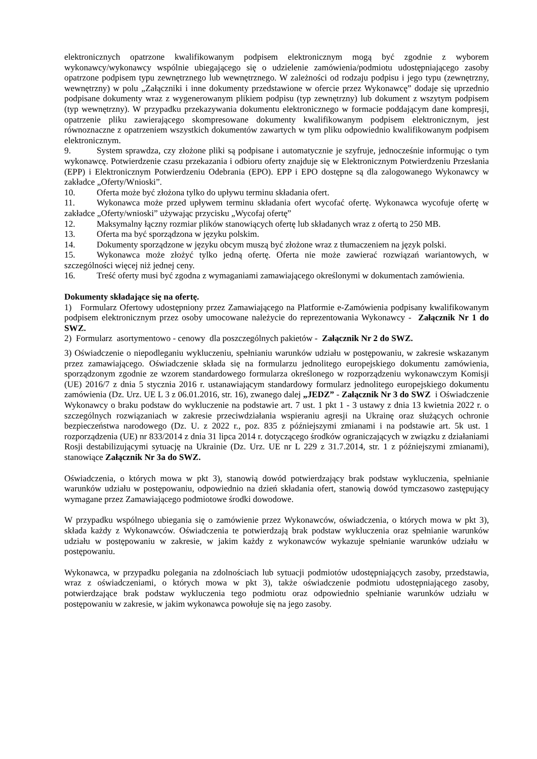elektronicznych opatrzone kwalifikowanym podpisem elektronicznym mogą być zgodnie z wyborem wykonawcy/wykonawcy wspólnie ubiegającego się o udzielenie zamówienia/podmiotu udostępniającego zasoby opatrzone podpisem typu zewnętrznego lub wewnętrznego. W zależności od rodzaju podpisu i jego typu (zewnętrzny, wewnętrzny) w polu „Załączniki i inne dokumenty przedstawione w ofercie przez Wykonawcę” dodaje się uprzednio podpisane dokumenty wraz z wygenerowanym plikiem podpisu (typ zewnętrzny) lub dokument z wszytym podpisem (typ wewnętrzny). W przypadku przekazywania dokumentu elektronicznego w formacie poddającym dane kompresji, opatrzenie pliku zawierającego skompresowane dokumenty kwalifikowanym podpisem elektronicznym, jest równoznaczne z opatrzeniem wszystkich dokumentów zawartych w tym pliku odpowiednio kwalifikowanym podpisem elektronicznym.
9. System sprawdza, czy złożone pliki są podpisane i automatycznie je szyfruje, jednocześnie informując o tym wykonawcę. Potwierdzenie czasu przekazania i odbioru oferty znajduje się w Elektronicznym Potwierdzeniu Przesłania (EPP) i Elektronicznym Potwierdzeniu Odebrania (EPO). EPP i EPO dostępne są dla zalogowanego Wykonawcy w zakładce „Oferty/Wnioski”.
10. Oferta może być złożona tylko do upływu terminu składania ofert.
11. Wykonawca może przed upływem terminu składania ofert wycofać ofertę. Wykonawca wycofuje ofertę w zakładce „Oferty/wnioski” używając przycisku „Wycofaj ofertę”
12. Maksymalny łączny rozmiar plików stanowiących ofertę lub składanych wraz z ofertą to 250 MB.
13. Oferta ma być sporządzona w języku polskim.
14. Dokumenty sporządzone w języku obcym muszą być złożone wraz z tłumaczeniem na język polski.
15. Wykonawca może złożyć tylko jedną ofertę. Oferta nie może zawierać rozwiązań wariantowych, w szczególności więcej niż jednej ceny.
16. Treść oferty musi być zgodna z wymaganiami zamawiającego określonymi w dokumentach zamówienia.
Dokumenty składające się na ofertę.
1) Formularz Ofertowy udostępniony przez Zamawiającego na Platformie e-Zamówienia podpisany kwalifikowanym podpisem elektronicznym przez osoby umocowane należycie do reprezentowania Wykonawcy - Załącznik Nr 1 do SWZ.
2) Formularz asortymentowo - cenowy dla poszczególnych pakietów - Załącznik Nr 2 do SWZ.
3) Oświadczenie o niepodleganiu wykluczeniu, spełnianiu warunków udziału w postępowaniu, w zakresie wskazanym przez zamawiającego. Oświadczenie składa się na formularzu jednolitego europejskiego dokumentu zamówienia, sporządzonym zgodnie ze wzorem standardowego formularza określonego w rozporządzeniu wykonawczym Komisji (UE) 2016/7 z dnia 5 stycznia 2016 r. ustanawiającym standardowy formularz jednolitego europejskiego dokumentu zamówienia (Dz. Urz. UE L 3 z 06.01.2016, str. 16), zwanego dalej „JEDZ” - Załącznik Nr 3 do SWZ i Oświadczenie Wykonawcy o braku podstaw do wykluczenie na podstawie art. 7 ust. 1 pkt 1 - 3 ustawy z dnia 13 kwietnia 2022 r. o szczególnych rozwiązaniach w zakresie przeciwdziałania wspieraniu agresji na Ukrainę oraz służących ochronie bezpieczeństwa narodowego (Dz. U. z 2022 r., poz. 835 z późniejszymi zmianami i na podstawie art. 5k ust. 1 rozporządzenia (UE) nr 833/2014 z dnia 31 lipca 2014 r. dotyczącego środków ograniczających w związku z działaniami Rosji destabilizującymi sytuację na Ukrainie (Dz. Urz. UE nr L 229 z 31.7.2014, str. 1 z późniejszymi zmianami), stanowiące Załącznik Nr 3a do SWZ.
Oświadczenia, o których mowa w pkt 3), stanowią dowód potwierdzający brak podstaw wykluczenia, spełnianie warunków udziału w postępowaniu, odpowiednio na dzień składania ofert, stanowią dowód tymczasowo zastępujący wymagane przez Zamawiającego podmiotowe środki dowodowe.
W przypadku wspólnego ubiegania się o zamówienie przez Wykonawców, oświadczenia, o których mowa w pkt 3), składa każdy z Wykonawców. Oświadczenia te potwierdzają brak podstaw wykluczenia oraz spełnianie warunków udziału w postępowaniu w zakresie, w jakim każdy z wykonawców wykazuje spełnianie warunków udziału w postępowaniu.
Wykonawca, w przypadku polegania na zdolnościach lub sytuacji podmiotów udostępniających zasoby, przedstawia, wraz z oświadczeniami, o których mowa w pkt 3), także oświadczenie podmiotu udostępniającego zasoby, potwierdzające brak podstaw wykluczenia tego podmiotu oraz odpowiednio spełnianie warunków udziału w postępowaniu w zakresie, w jakim wykonawca powołuje się na jego zasoby.